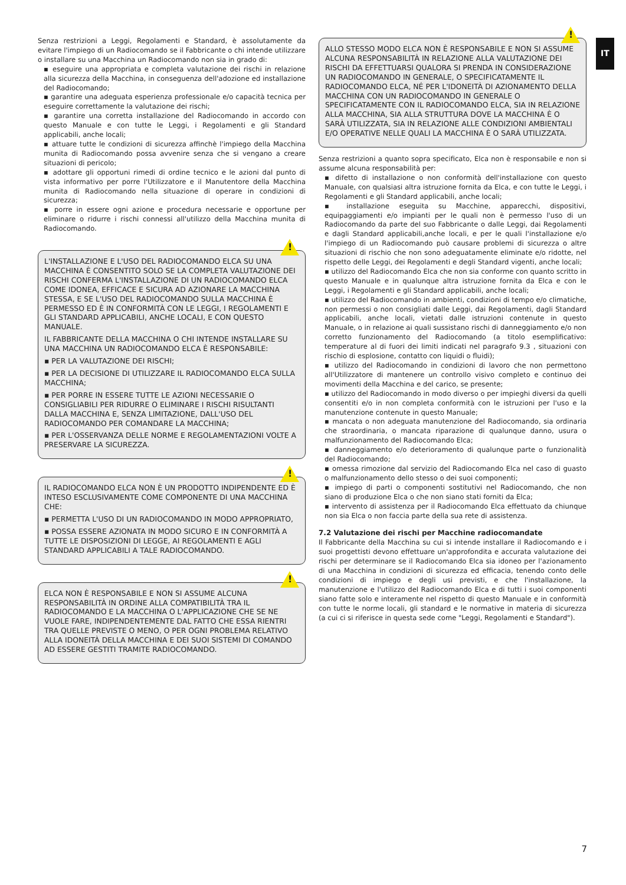IT
Senza restrizioni a Leggi, Regolamenti e Standard, è assolutamente da evitare l'impiego di un Radiocomando se il Fabbricante o chi intende utilizzare o installare su una Macchina un Radiocomando non sia in grado di:
▪ eseguire una appropriata e completa valutazione dei rischi in relazione alla sicurezza della Macchina, in conseguenza dell'adozione ed installazione del Radiocomando;
▪ garantire una adeguata esperienza professionale e/o capacità tecnica per eseguire correttamente la valutazione dei rischi;
▪ garantire una corretta installazione del Radiocomando in accordo con questo Manuale e con tutte le Leggi, i Regolamenti e gli Standard applicabili, anche locali;
▪ attuare tutte le condizioni di sicurezza affinchè l'impiego della Macchina munita di Radiocomando possa avvenire senza che si vengano a creare situazioni di pericolo;
▪ adottare gli opportuni rimedi di ordine tecnico e le azioni dal punto di vista informativo per porre l'Utilizzatore e il Manutentore della Macchina munita di Radiocomando nella situazione di operare in condizioni di sicurezza;
▪ porre in essere ogni azione e procedura necessarie e opportune per eliminare o ridurre i rischi connessi all'utilizzo della Macchina munita di Radiocomando.
!
L'INSTALLAZIONE E L'USO DEL RADIOCOMANDO ELCA SU UNA MACCHINA È CONSENTITO SOLO SE LA COMPLETA VALUTAZIONE DEI RISCHI CONFERMA L'INSTALLAZIONE DI UN RADIOCOMANDO ELCA COME IDONEA, EFFICACE E SICURA AD AZIONARE LA MACCHINA STESSA, E SE L'USO DEL RADIOCOMANDO SULLA MACCHINA È PERMESSO ED È IN CONFORMITÀ CON LE LEGGI, I REGOLAMENTI E GLI STANDARD APPLICABILI, ANCHE LOCALI, E CON QUESTO MANUALE.
IL FABBRICANTE DELLA MACCHINA O CHI INTENDE INSTALLARE SU UNA MACCHINA UN RADIOCOMANDO ELCA È RESPONSABILE:
▪ PER LA VALUTAZIONE DEI RISCHI;
▪ PER LA DECISIONE DI UTILIZZARE IL RADIOCOMANDO ELCA SULLA MACCHINA;
▪ PER PORRE IN ESSERE TUTTE LE AZIONI NECESSARIE O CONSIGLIABILI PER RIDURRE O ELIMINARE I RISCHI RISULTANTI DALLA MACCHINA E, SENZA LIMITAZIONE, DALL'USO DEL RADIOCOMANDO PER COMANDARE LA MACCHINA;
▪ PER L'OSSERVANZA DELLE NORME E REGOLAMENTAZIONI VOLTE A PRESERVARE LA SICUREZZA.
!
IL RADIOCOMANDO ELCA NON È UN PRODOTTO INDIPENDENTE ED È INTESO ESCLUSIVAMENTE COME COMPONENTE DI UNA MACCHINA CHE:
▪ PERMETTA L'USO DI UN RADIOCOMANDO IN MODO APPROPRIATO,
▪ POSSA ESSERE AZIONATA IN MODO SICURO E IN CONFORMITÀ A TUTTE LE DISPOSIZIONI DI LEGGE, AI REGOLAMENTI E AGLI STANDARD APPLICABILI A TALE RADIOCOMANDO.
!
ELCA NON È RESPONSABILE E NON SI ASSUME ALCUNA RESPONSABILITÀ IN ORDINE ALLA COMPATIBILITÀ TRA IL RADIOCOMANDO E LA MACCHINA O L'APPLICAZIONE CHE SE NE VUOLE FARE, INDIPENDENTEMENTE DAL FATTO CHE ESSA RIENTRI TRA QUELLE PREVISTE O MENO, O PER OGNI PROBLEMA RELATIVO ALLA IDONEITÀ DELLA MACCHINA E DEI SUOI SISTEMI DI COMANDO AD ESSERE GESTITI TRAMITE RADIOCOMANDO.
!
ALLO STESSO MODO ELCA NON È RESPONSABILE E NON SI ASSUME ALCUNA RESPONSABILITÀ IN RELAZIONE ALLA VALUTAZIONE DEI RISCHI DA EFFETTUARSI QUALORA SI PRENDA IN CONSIDERAZIONE UN RADIOCOMANDO IN GENERALE, O SPECIFICATAMENTE IL RADIOCOMANDO ELCA, NÉ PER L'IDONEITÀ DI AZIONAMENTO DELLA MACCHINA CON UN RADIOCOMANDO IN GENERALE O SPECIFICATAMENTE CON IL RADIOCOMANDO ELCA, SIA IN RELAZIONE ALLA MACCHINA, SIA ALLA STRUTTURA DOVE LA MACCHINA È O SARÀ UTILIZZATA, SIA IN RELAZIONE ALLE CONDIZIONI AMBIENTALI E/O OPERATIVE NELLE QUALI LA MACCHINA È O SARÀ UTILIZZATA.
Senza restrizioni a quanto sopra specificato, Elca non è responsabile e non si assume alcuna responsabilità per:
▪ difetto di installazione o non conformità dell'installazione con questo Manuale, con qualsiasi altra istruzione fornita da Elca, e con tutte le Leggi, i Regolamenti e gli Standard applicabili, anche locali;
▪ installazione eseguita su Macchine, apparecchi, dispositivi, equipaggiamenti e/o impianti per le quali non è permesso l'uso di un Radiocomando da parte del suo Fabbricante o dalle Leggi, dai Regolamenti e dagli Standard applicabili,anche locali, e per le quali l'installazione e/o l'impiego di un Radiocomando può causare problemi di sicurezza o altre situazioni di rischio che non sono adeguatamente eliminate e/o ridotte, nel rispetto delle Leggi, dei Regolamenti e degli Standard vigenti, anche locali;
▪ utilizzo del Radiocomando Elca che non sia conforme con quanto scritto in questo Manuale e in qualunque altra istruzione fornita da Elca e con le Leggi, i Regolamenti e gli Standard applicabili, anche locali;
▪ utilizzo del Radiocomando in ambienti, condizioni di tempo e/o climatiche, non permessi o non consigliati dalle Leggi, dai Regolamenti, dagli Standard applicabili, anche locali, vietati dalle istruzioni contenute in questo Manuale, o in relazione ai quali sussistano rischi di danneggiamento e/o non corretto funzionamento del Radiocomando (a titolo esemplificativo: temperature al di fuori dei limiti indicati nel paragrafo 9.3 , situazioni con rischio di esplosione, contatto con liquidi o fluidi);
▪ utilizzo del Radiocomando in condizioni di lavoro che non permettono all'Utilizzatore di mantenere un controllo visivo completo e continuo dei movimenti della Macchina e del carico, se presente;
▪ utilizzo del Radiocomando in modo diverso o per impieghi diversi da quelli consentiti e/o in non completa conformità con le istruzioni per l'uso e la manutenzione contenute in questo Manuale;
▪ mancata o non adeguata manutenzione del Radiocomando, sia ordinaria che straordinaria, o mancata riparazione di qualunque danno, usura o malfunzionamento del Radiocomando Elca;
▪ danneggiamento e/o deterioramento di qualunque parte o funzionalità del Radiocomando;
▪ omessa rimozione dal servizio del Radiocomando Elca nel caso di guasto o malfunzionamento dello stesso o dei suoi componenti;
▪ impiego di parti o componenti sostitutivi nel Radiocomando, che non siano di produzione Elca o che non siano stati forniti da Elca;
▪ intervento di assistenza per il Radiocomando Elca effettuato da chiunque non sia Elca o non faccia parte della sua rete di assistenza.
7.2 Valutazione dei rischi per Macchine radiocomandate
Il Fabbricante della Macchina su cui si intende installare il Radiocomando e i suoi progettisti devono effettuare un'approfondita e accurata valutazione dei rischi per determinare se il Radiocomando Elca sia idoneo per l'azionamento di una Macchina in condizioni di sicurezza ed efficacia, tenendo conto delle condizioni di impiego e degli usi previsti, e che l'installazione, la manutenzione e l'utilizzo del Radiocomando Elca e di tutti i suoi componenti siano fatte solo e interamente nel rispetto di questo Manuale e in conformità con tutte le norme locali, gli standard e le normative in materia di sicurezza (a cui ci si riferisce in questa sede come "Leggi, Regolamenti e Standard").
7